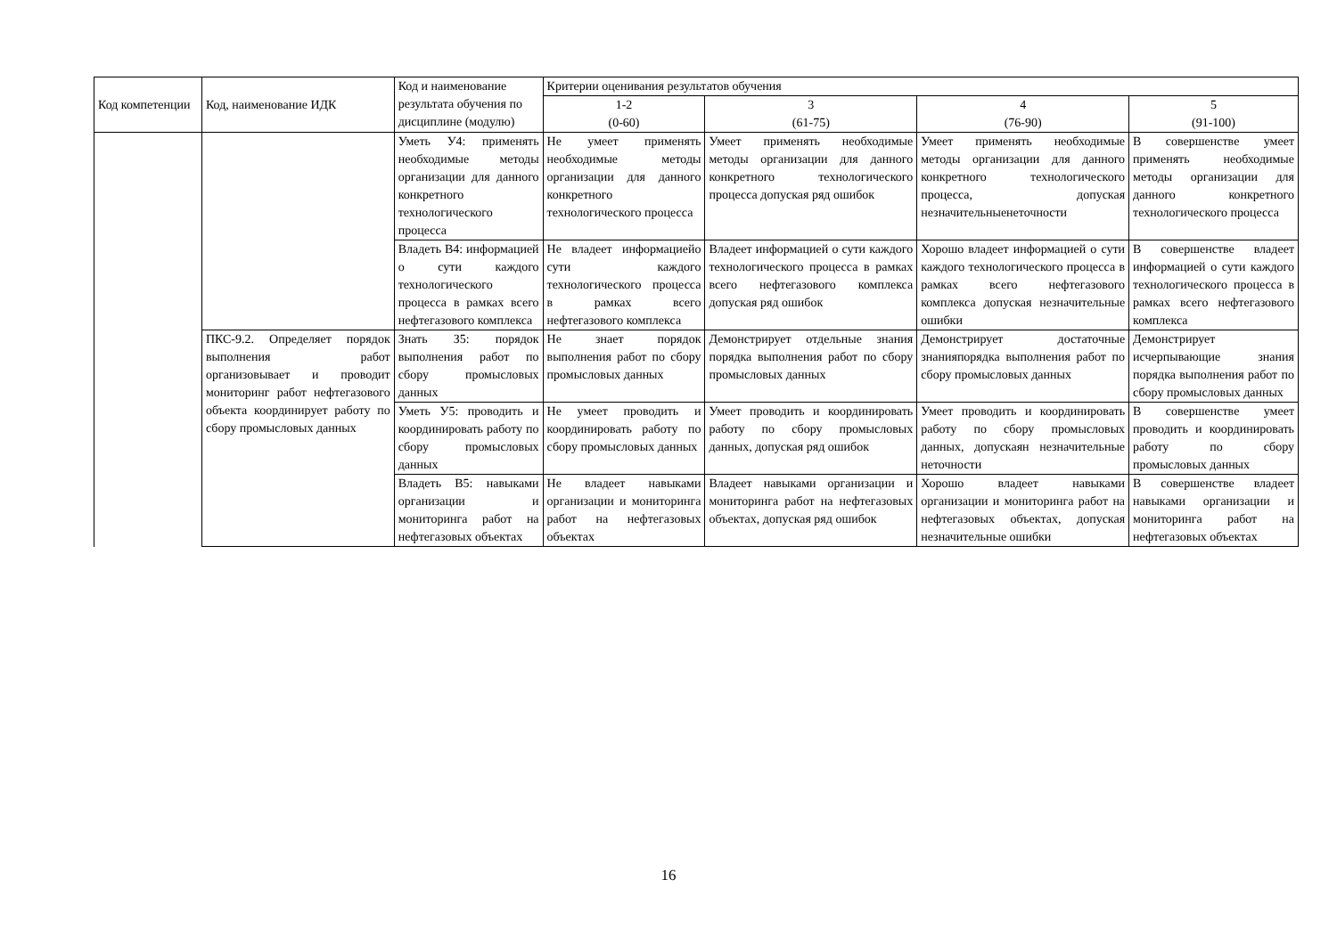| Код компетенции | Код, наименование ИДК | Код и наименование результата обучения по дисциплине (модулю) | Критерии оценивания результатов обучения | | | |
| --- | --- | --- | --- | --- | --- | --- |
| | | | 1-2 (0-60) | 3 (61-75) | 4 (76-90) | 5 (91-100) |
| | | Уметь У4: применять необходимые методы организации для данного конкретного технологического процесса | Не умеет применять необходимые методы организации для данного конкретного технологического процесса | Умеет применять необходимые методы организации для данного конкретного технологического процесса допуская ряд ошибок | Умеет применять необходимые методы организации для данного конкретного технологического процесса, допуская незначительныенеточности | В совершенстве умеет применять необходимые методы организации для данного конкретного технологического процесса |
| | | Владеть В4: информацией о сути каждого технологического процесса в рамках всего нефтегазового комплекса | Не владеет информациейо сути каждого технологического процесса в рамках всего нефтегазового комплекса | Владеет информацией о сути каждого технологического процесса в рамках всего нефтегазового комплекса допуская ряд ошибок | Хорошо владеет информацией о сути каждого технологического процесса в рамках всего нефтегазового комплекса допуская незначительные ошибки | В совершенстве владеет информацией о сути каждого технологического процесса в рамках всего нефтегазового комплекса |
| | ПКС-9.2. Определяет порядок выполнения работ организовывает и проводит мониторинг работ нефтегазового объекта координирует работу по сбору промысловых данных | Знать З5: порядок выполнения работ по сбору промысловых данных | Не знает порядок выполнения работ по сбору промысловых данных | Демонстрирует отдельные знания порядка выполнения работ по сбору промысловых данных | Демонстрирует достаточные знанияпорядка выполнения работ по сбору промысловых данных | Демонстрирует исчерпывающие знания порядка выполнения работ по сбору промысловых данных |
| | | Уметь У5: проводить и координировать работу по сбору промысловых данных | Не умеет проводить и координировать работу по сбору промысловых данных | Умеет проводить и координировать работу по сбору промысловых данных, допуская ряд ошибок | Умеет проводить и координировать работу по сбору промысловых данных, допускаян незначительные неточности | В совершенстве умеет проводить и координировать работу по сбору промысловых данных |
| | | Владеть В5: навыками организации и мониторинга работ на нефтегазовых объектах | Не владеет навыками организации и мониторинга работ на нефтегазовых объектах | Владеет навыками организации и мониторинга работ на нефтегазовых объектах, допуская ряд ошибок | Хорошо владеет навыками организации и мониторинга работ на нефтегазовых объектах, допуская незначительные ошибки | В совершенстве владеет навыками организации и мониторинга работ на нефтегазовых объектах |
16